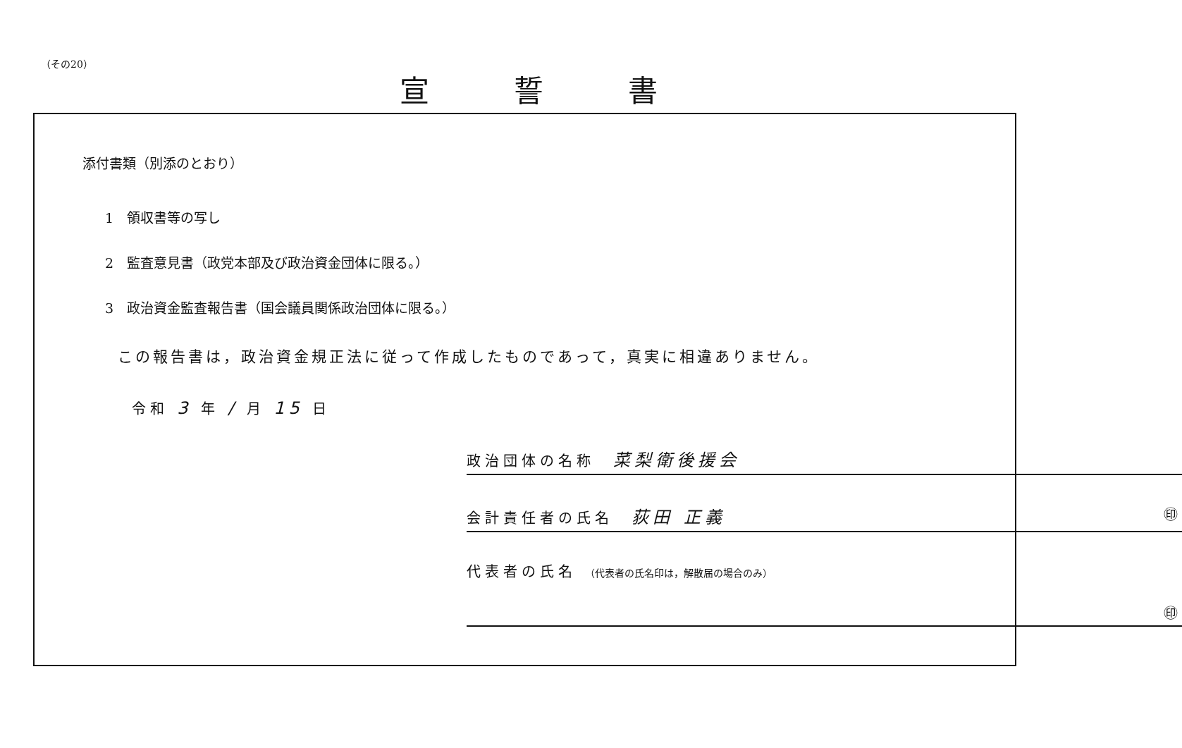（その20）
宣誓書
添付書類（別添のとおり）
1　領収書等の写し
2　監査意見書（政党本部及び政治資金団体に限る。）
3　政治資金監査報告書（国会議員関係政治団体に限る。）
この報告書は，政治資金規正法に従って作成したものであって，真実に相違ありません。
令和 3 年 / 月 15 日
政治団体の名称　菜梨衛後援会
会計責任者の氏名　荻田 正義 ㊞
代表者の氏名 （代表者の氏名印は，解散届の場合のみ）
㊞